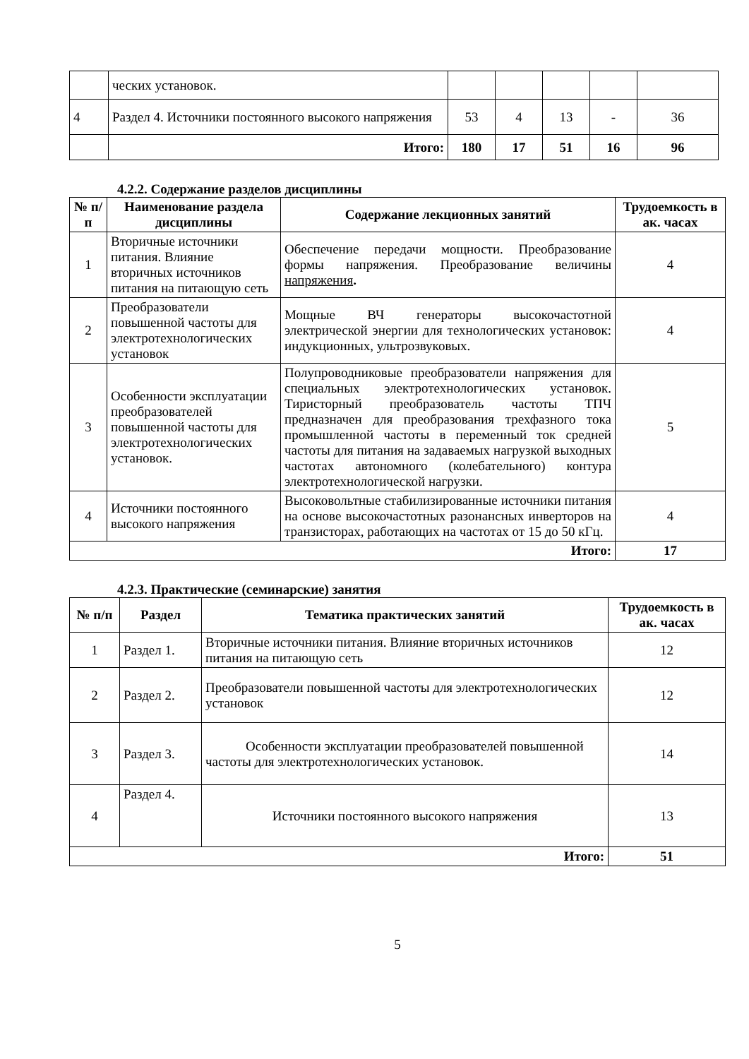| | ческих установок. | | | | | |
| 4 | Раздел 4. Источники постоянного высокого напряжения | 53 | 4 | 13 | - | 36 |
| | Итого: | 180 | 17 | 51 | 16 | 96 |
4.2.2. Содержание разделов дисциплины
| № п/п | Наименование раздела дисциплины | Содержание лекционных занятий | Трудоемкость в ак. часах |
| --- | --- | --- | --- |
| 1 | Вторичные источники питания. Влияние вторичных источников питания на питающую сеть | Обеспечение передачи мощности. Преобразование формы напряжения. Преобразование величины напряжения . | 4 |
| 2 | Преобразователи повышенной частоты для электротехнологических установок | Мощные ВЧ генераторы высокочастотной электрической энергии для технологических установок: индукционных, ультрозвуковых. | 4 |
| 3 | Особенности эксплуатации преобразователей повышенной частоты для электротехнологических установок. | Полупроводниковые преобразователи напряжения для специальных электротехнологических установок. Тиристорный преобразователь частоты ТПЧ предназначен для преобразования трехфазного тока промышленной частоты в переменный ток средней частоты для питания на задаваемых нагрузкой выходных частотах автономного (колебательного) контура электротехнологической нагрузки. | 5 |
| 4 | Источники постоянного высокого напряжения | Высоковольтные стабилизированные источники питания на основе высокочастотных разонансных инверторов на транзисторах, работающих на частотах от 15 до 50 кГц. | 4 |
| Итого: | | | 17 |
4.2.3. Практические (семинарские) занятия
| № п/п | Раздел | Тематика практических занятий | Трудоемкость в ак. часах |
| --- | --- | --- | --- |
| 1 | Раздел 1. | Вторичные источники питания. Влияние вторичных источников питания на питающую сеть | 12 |
| 2 | Раздел 2. | Преобразователи повышенной частоты для электротехнологических установок | 12 |
| 3 | Раздел 3. | Особенности эксплуатации преобразователей повышенной частоты для электротехнологических установок. | 14 |
| 4 | Раздел 4. | Источники постоянного высокого напряжения | 13 |
| Итого: | | | 51 |
5